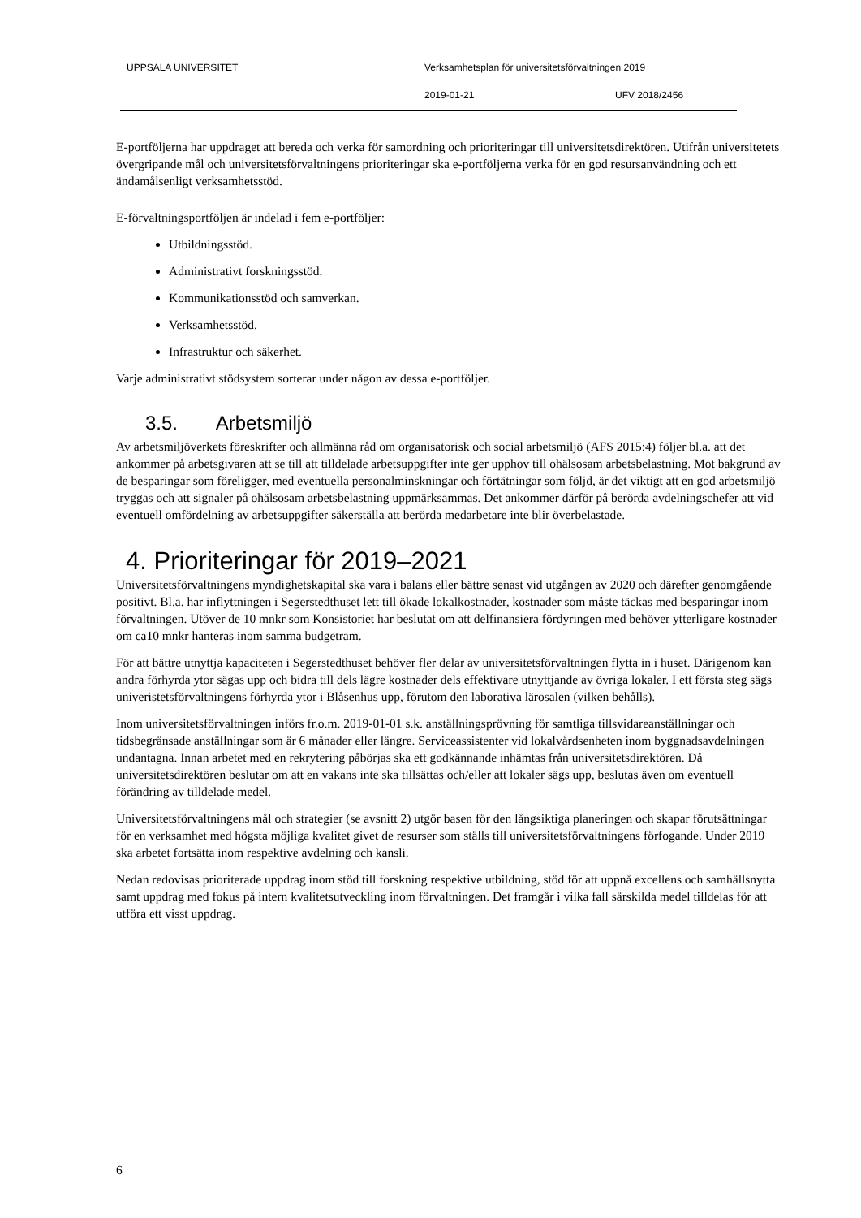UPPSALA UNIVERSITET
Verksamhetsplan för universitetsförvaltningen 2019
2019-01-21 UFV 2018/2456
E-portföljerna har uppdraget att bereda och verka för samordning och prioriteringar till universitetsdirektören. Utifrån universitetets övergripande mål och universitetsförvaltningens prioriteringar ska e-portföljerna verka för en god resursanvändning och ett ändamålsenligt verksamhetsstöd.
E-förvaltningsportföljen är indelad i fem e-portföljer:
Utbildningsstöd.
Administrativt forskningsstöd.
Kommunikationsstöd och samverkan.
Verksamhetsstöd.
Infrastruktur och säkerhet.
Varje administrativt stödsystem sorterar under någon av dessa e-portföljer.
3.5. Arbetsmiljö
Av arbetsmiljöverkets föreskrifter och allmänna råd om organisatorisk och social arbetsmiljö (AFS 2015:4) följer bl.a. att det ankommer på arbetsgivaren att se till att tilldelade arbetsuppgifter inte ger upphov till ohälsosam arbetsbelastning. Mot bakgrund av de besparingar som föreligger, med eventuella personalminskningar och förtätningar som följd, är det viktigt att en god arbetsmiljö tryggas och att signaler på ohälsosam arbetsbelastning uppmärksammas. Det ankommer därför på berörda avdelningschefer att vid eventuell omfördelning av arbetsuppgifter säkerställa att berörda medarbetare inte blir överbelastade.
4. Prioriteringar för 2019–2021
Universitetsförvaltningens myndighetskapital ska vara i balans eller bättre senast vid utgången av 2020 och därefter genomgående positivt. Bl.a. har inflyttningen i Segerstedthuset lett till ökade lokalkostnader, kostnader som måste täckas med besparingar inom förvaltningen. Utöver de 10 mnkr som Konsistoriet har beslutat om att delfinansiera fördyringen med behöver ytterligare kostnader om ca10 mnkr hanteras inom samma budgetram.
För att bättre utnyttja kapaciteten i Segerstedthuset behöver fler delar av universitetsförvaltningen flytta in i huset. Därigenom kan andra förhyrda ytor sägas upp och bidra till dels lägre kostnader dels effektivare utnyttjande av övriga lokaler. I ett första steg sägs univeristetsförvaltningens förhyrda ytor i Blåsenhus upp, förutom den laborativa lärosalen (vilken behålls).
Inom universitetsförvaltningen införs fr.o.m. 2019-01-01 s.k. anställningsprövning för samtliga tillsvidareanställningar och tidsbegränsade anställningar som är 6 månader eller längre. Serviceassistenter vid lokalvårdsenheten inom byggnadsavdelningen undantagna. Innan arbetet med en rekrytering påbörjas ska ett godkännande inhämtas från universitetsdirektören. Då universitetsdirektören beslutar om att en vakans inte ska tillsättas och/eller att lokaler sägs upp, beslutas även om eventuell förändring av tilldelade medel.
Universitetsförvaltningens mål och strategier (se avsnitt 2) utgör basen för den långsiktiga planeringen och skapar förutsättningar för en verksamhet med högsta möjliga kvalitet givet de resurser som ställs till universitetsförvaltningens förfogande. Under 2019 ska arbetet fortsätta inom respektive avdelning och kansli.
Nedan redovisas prioriterade uppdrag inom stöd till forskning respektive utbildning, stöd för att uppnå excellens och samhällsnytta samt uppdrag med fokus på intern kvalitetsutveckling inom förvaltningen. Det framgår i vilka fall särskilda medel tilldelas för att utföra ett visst uppdrag.
6